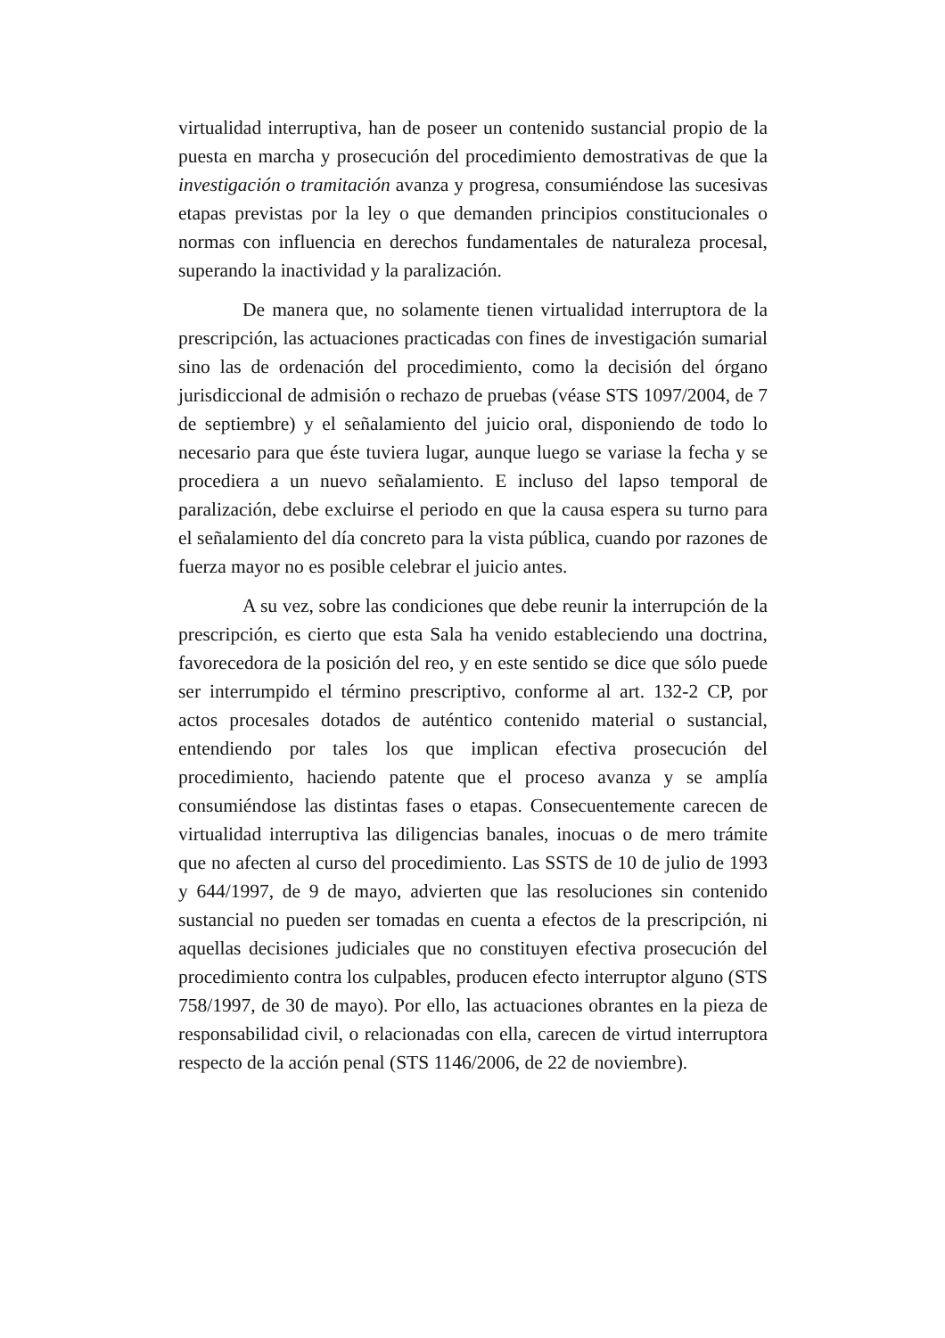virtualidad interruptiva, han de poseer un contenido sustancial propio de la puesta en marcha y prosecución del procedimiento demostrativas de que la investigación o tramitación avanza y progresa, consumiéndose las sucesivas etapas previstas por la ley o que demanden principios constitucionales o normas con influencia en derechos fundamentales de naturaleza procesal, superando la inactividad y la paralización.
De manera que, no solamente tienen virtualidad interruptora de la prescripción, las actuaciones practicadas con fines de investigación sumarial sino las de ordenación del procedimiento, como la decisión del órgano jurisdiccional de admisión o rechazo de pruebas (véase STS 1097/2004, de 7 de septiembre) y el señalamiento del juicio oral, disponiendo de todo lo necesario para que éste tuviera lugar, aunque luego se variase la fecha y se procediera a un nuevo señalamiento. E incluso del lapso temporal de paralización, debe excluirse el periodo en que la causa espera su turno para el señalamiento del día concreto para la vista pública, cuando por razones de fuerza mayor no es posible celebrar el juicio antes.
A su vez, sobre las condiciones que debe reunir la interrupción de la prescripción, es cierto que esta Sala ha venido estableciendo una doctrina, favorecedora de la posición del reo, y en este sentido se dice que sólo puede ser interrumpido el término prescriptivo, conforme al art. 132-2 CP, por actos procesales dotados de auténtico contenido material o sustancial, entendiendo por tales los que implican efectiva prosecución del procedimiento, haciendo patente que el proceso avanza y se amplía consumiéndose las distintas fases o etapas. Consecuentemente carecen de virtualidad interruptiva las diligencias banales, inocuas o de mero trámite que no afecten al curso del procedimiento. Las SSTS de 10 de julio de 1993 y 644/1997, de 9 de mayo, advierten que las resoluciones sin contenido sustancial no pueden ser tomadas en cuenta a efectos de la prescripción, ni aquellas decisiones judiciales que no constituyen efectiva prosecución del procedimiento contra los culpables, producen efecto interruptor alguno (STS 758/1997, de 30 de mayo). Por ello, las actuaciones obrantes en la pieza de responsabilidad civil, o relacionadas con ella, carecen de virtud interruptora respecto de la acción penal (STS 1146/2006, de 22 de noviembre).